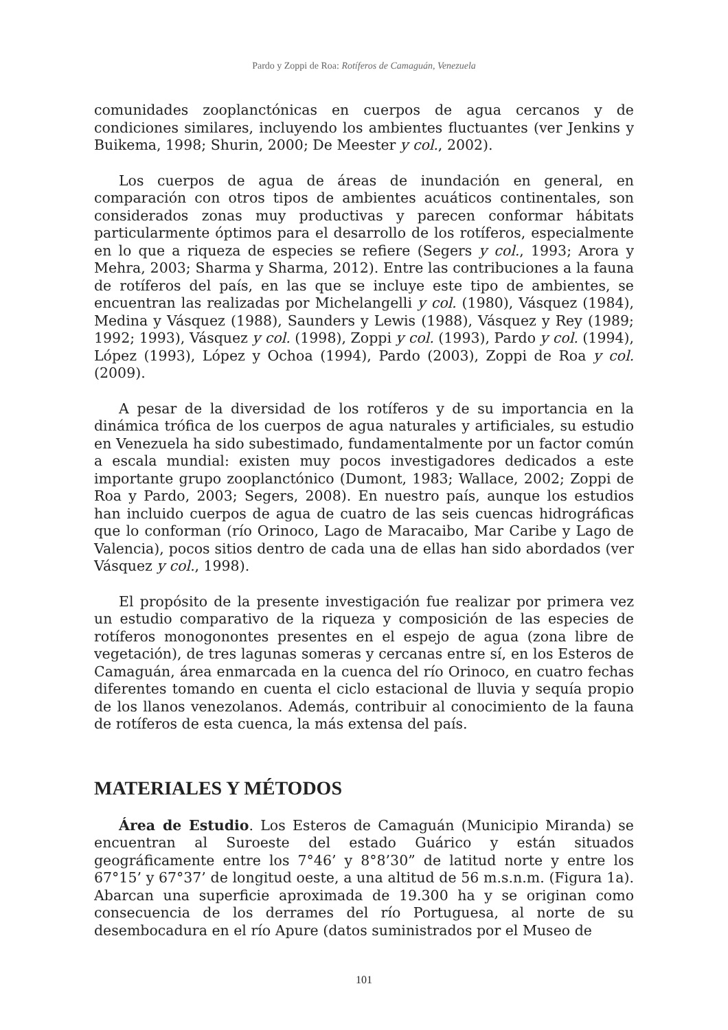Pardo y Zoppi de Roa: Rotíferos de Camaguán, Venezuela
comunidades zooplanctónicas en cuerpos de agua cercanos y de condiciones similares, incluyendo los ambientes fluctuantes (ver Jenkins y Buikema, 1998; Shurin, 2000; De Meester y col., 2002).
Los cuerpos de agua de áreas de inundación en general, en comparación con otros tipos de ambientes acuáticos continentales, son considerados zonas muy productivas y parecen conformar hábitats particularmente óptimos para el desarrollo de los rotíferos, especialmente en lo que a riqueza de especies se refiere (Segers y col., 1993; Arora y Mehra, 2003; Sharma y Sharma, 2012). Entre las contribuciones a la fauna de rotíferos del país, en las que se incluye este tipo de ambientes, se encuentran las realizadas por Michelangelli y col. (1980), Vásquez (1984), Medina y Vásquez (1988), Saunders y Lewis (1988), Vásquez y Rey (1989; 1992; 1993), Vásquez y col. (1998), Zoppi y col. (1993), Pardo y col. (1994), López (1993), López y Ochoa (1994), Pardo (2003), Zoppi de Roa y col. (2009).
A pesar de la diversidad de los rotíferos y de su importancia en la dinámica trófica de los cuerpos de agua naturales y artificiales, su estudio en Venezuela ha sido subestimado, fundamentalmente por un factor común a escala mundial: existen muy pocos investigadores dedicados a este importante grupo zooplanctónico (Dumont, 1983; Wallace, 2002; Zoppi de Roa y Pardo, 2003; Segers, 2008). En nuestro país, aunque los estudios han incluido cuerpos de agua de cuatro de las seis cuencas hidrográficas que lo conforman (río Orinoco, Lago de Maracaibo, Mar Caribe y Lago de Valencia), pocos sitios dentro de cada una de ellas han sido abordados (ver Vásquez y col., 1998).
El propósito de la presente investigación fue realizar por primera vez un estudio comparativo de la riqueza y composición de las especies de rotíferos monogonontes presentes en el espejo de agua (zona libre de vegetación), de tres lagunas someras y cercanas entre sí, en los Esteros de Camaguán, área enmarcada en la cuenca del río Orinoco, en cuatro fechas diferentes tomando en cuenta el ciclo estacional de lluvia y sequía propio de los llanos venezolanos. Además, contribuir al conocimiento de la fauna de rotíferos de esta cuenca, la más extensa del país.
MATERIALES Y MÉTODOS
Área de Estudio. Los Esteros de Camaguán (Municipio Miranda) se encuentran al Suroeste del estado Guárico y están situados geográficamente entre los 7°46’ y 8°8’30” de latitud norte y entre los 67°15’ y 67°37’ de longitud oeste, a una altitud de 56 m.s.n.m. (Figura 1a). Abarcan una superficie aproximada de 19.300 ha y se originan como consecuencia de los derrames del río Portuguesa, al norte de su desembocadura en el río Apure (datos suministrados por el Museo de
101